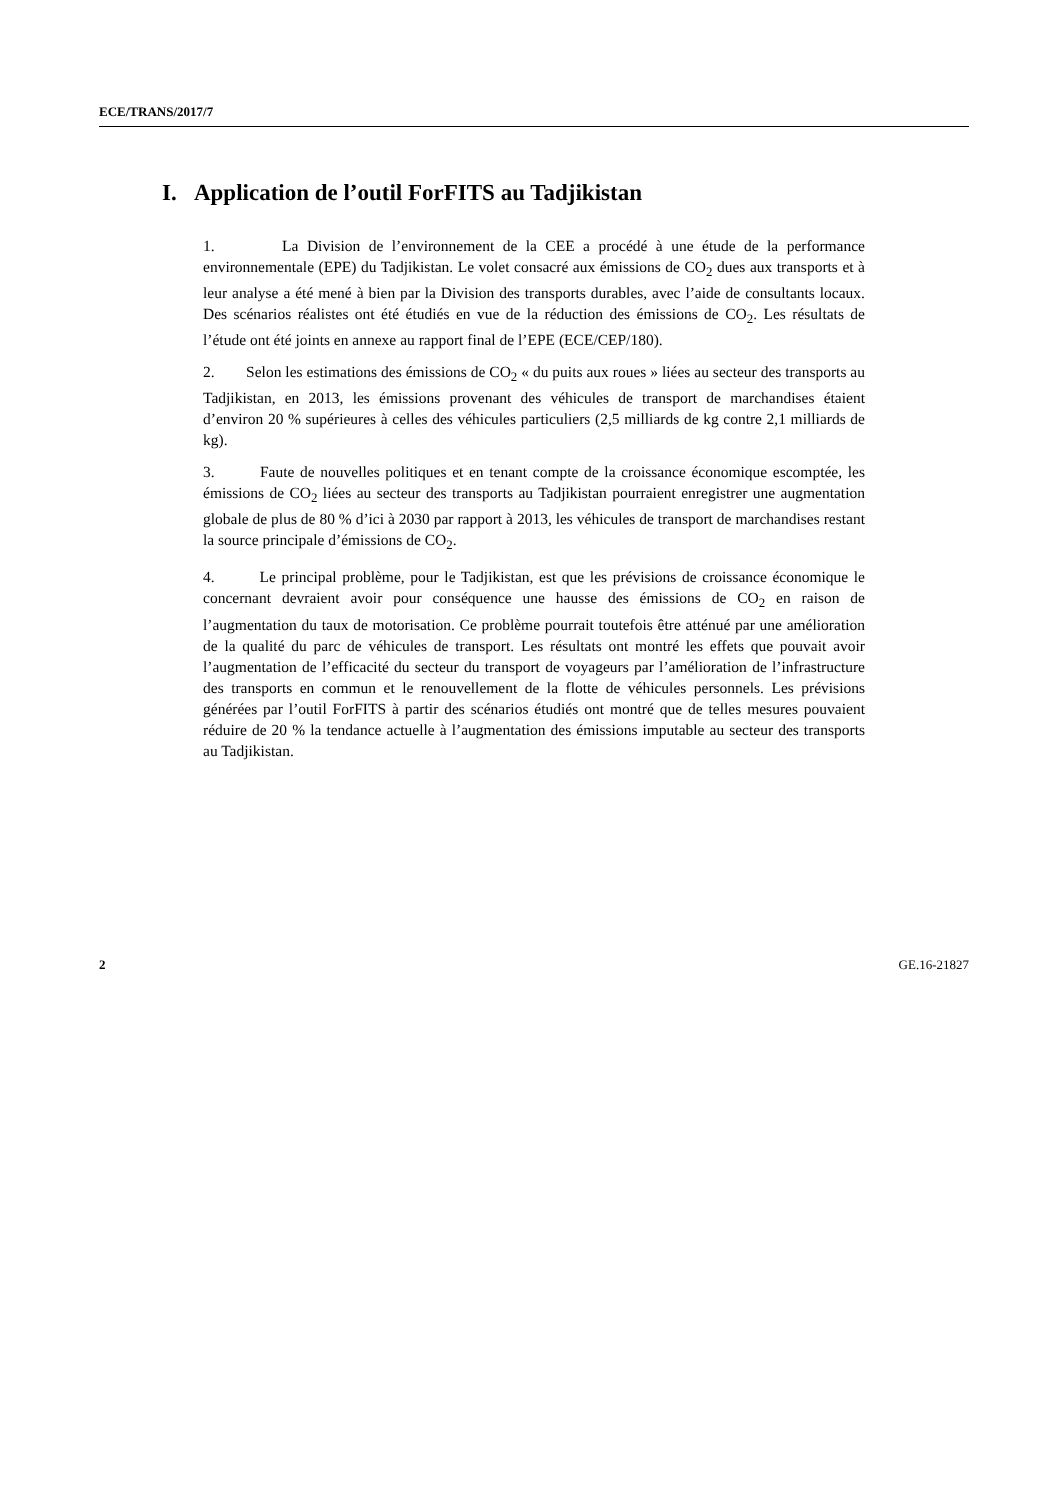ECE/TRANS/2017/7
I. Application de l’outil ForFITS au Tadjikistan
1. La Division de l’environnement de la CEE a procédé à une étude de la performance environnementale (EPE) du Tadjikistan. Le volet consacré aux émissions de CO<sub>2</sub> dues aux transports et à leur analyse a été mené à bien par la Division des transports durables, avec l’aide de consultants locaux. Des scénarios réalistes ont été étudiés en vue de la réduction des émissions de CO<sub>2</sub>. Les résultats de l’étude ont été joints en annexe au rapport final de l’EPE (ECE/CEP/180).
2. Selon les estimations des émissions de CO<sub>2</sub> « du puits aux roues » liées au secteur des transports au Tadjikistan, en 2013, les émissions provenant des véhicules de transport de marchandises étaient d’environ 20 % supérieures à celles des véhicules particuliers (2,5 milliards de kg contre 2,1 milliards de kg).
3. Faute de nouvelles politiques et en tenant compte de la croissance économique escomptée, les émissions de CO<sub>2</sub> liées au secteur des transports au Tadjikistan pourraient enregistrer une augmentation globale de plus de 80 % d’ici à 2030 par rapport à 2013, les véhicules de transport de marchandises restant la source principale d’émissions de CO<sub>2</sub>.
4. Le principal problème, pour le Tadjikistan, est que les prévisions de croissance économique le concernant devraient avoir pour conséquence une hausse des émissions de CO<sub>2</sub> en raison de l’augmentation du taux de motorisation. Ce problème pourrait toutefois être atténué par une amélioration de la qualité du parc de véhicules de transport. Les résultats ont montré les effets que pouvait avoir l’augmentation de l’efficacité du secteur du transport de voyageurs par l’amélioration de l’infrastructure des transports en commun et le renouvellement de la flotte de véhicules personnels. Les prévisions générées par l’outil ForFITS à partir des scénarios étudiés ont montré que de telles mesures pouvaient réduire de 20 % la tendance actuelle à l’augmentation des émissions imputable au secteur des transports au Tadjikistan.
2 GE.16-21827